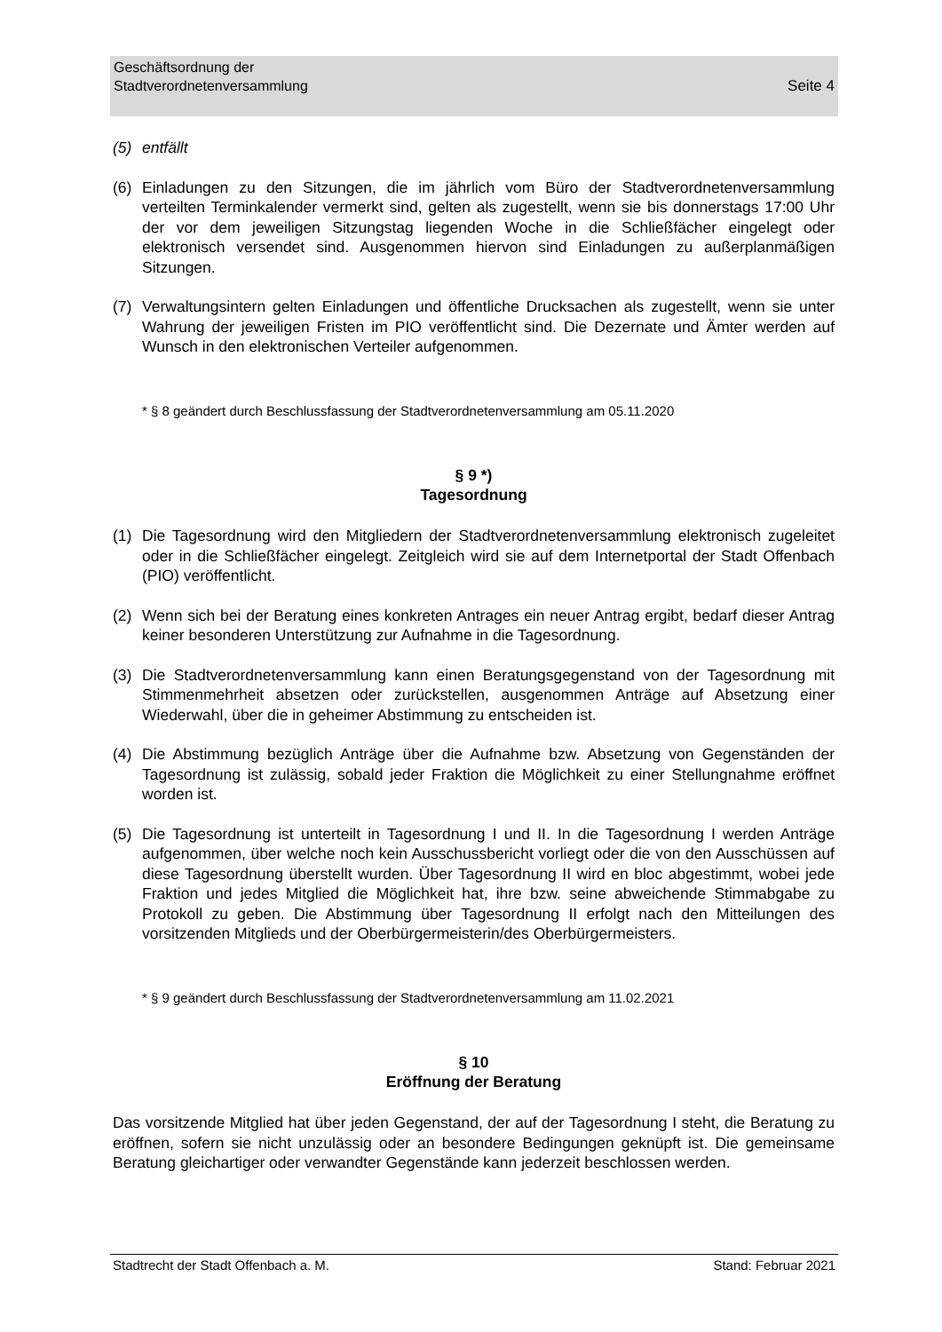Seite 4 Geschäftsordnung der
Stadtverordnetenversammlung
(5) entfällt
(6) Einladungen zu den Sitzungen, die im jährlich vom Büro der Stadtverordnetenversammlung verteilten Terminkalender vermerkt sind, gelten als zugestellt, wenn sie bis donnerstags 17:00 Uhr der vor dem jeweiligen Sitzungstag liegenden Woche in die Schließfächer eingelegt oder elektronisch versendet sind. Ausgenommen hiervon sind Einladungen zu außerplanmäßigen Sitzungen.
(7) Verwaltungsintern gelten Einladungen und öffentliche Drucksachen als zugestellt, wenn sie unter Wahrung der jeweiligen Fristen im PIO veröffentlicht sind. Die Dezernate und Ämter werden auf Wunsch in den elektronischen Verteiler aufgenommen.
* § 8 geändert durch Beschlussfassung der Stadtverordnetenversammlung am 05.11.2020
§ 9 *)
Tagesordnung
(1) Die Tagesordnung wird den Mitgliedern der Stadtverordnetenversammlung elektronisch zugeleitet oder in die Schließfächer eingelegt. Zeitgleich wird sie auf dem Internetportal der Stadt Offenbach (PIO) veröffentlicht.
(2) Wenn sich bei der Beratung eines konkreten Antrages ein neuer Antrag ergibt, bedarf dieser Antrag keiner besonderen Unterstützung zur Aufnahme in die Tagesordnung.
(3) Die Stadtverordnetenversammlung kann einen Beratungsgegenstand von der Tagesordnung mit Stimmenmehrheit absetzen oder zurückstellen, ausgenommen Anträge auf Absetzung einer Wiederwahl, über die in geheimer Abstimmung zu entscheiden ist.
(4) Die Abstimmung bezüglich Anträge über die Aufnahme bzw. Absetzung von Gegenständen der Tagesordnung ist zulässig, sobald jeder Fraktion die Möglichkeit zu einer Stellungnahme eröffnet worden ist.
(5) Die Tagesordnung ist unterteilt in Tagesordnung I und II. In die Tagesordnung I werden Anträge aufgenommen, über welche noch kein Ausschussbericht vorliegt oder die von den Ausschüssen auf diese Tagesordnung überstellt wurden. Über Tagesordnung II wird en bloc abgestimmt, wobei jede Fraktion und jedes Mitglied die Möglichkeit hat, ihre bzw. seine abweichende Stimmabgabe zu Protokoll zu geben. Die Abstimmung über Tagesordnung II erfolgt nach den Mitteilungen des vorsitzenden Mitglieds und der Oberbürgermeisterin/des Oberbürgermeisters.
* § 9 geändert durch Beschlussfassung der Stadtverordnetenversammlung am 11.02.2021
§ 10
Eröffnung der Beratung
Das vorsitzende Mitglied hat über jeden Gegenstand, der auf der Tagesordnung I steht, die Beratung zu eröffnen, sofern sie nicht unzulässig oder an besondere Bedingungen geknüpft ist. Die gemeinsame Beratung gleichartiger oder verwandter Gegenstände kann jederzeit beschlossen werden.
Stadtrecht der Stadt Offenbach a. M. Stand: Februar 2021